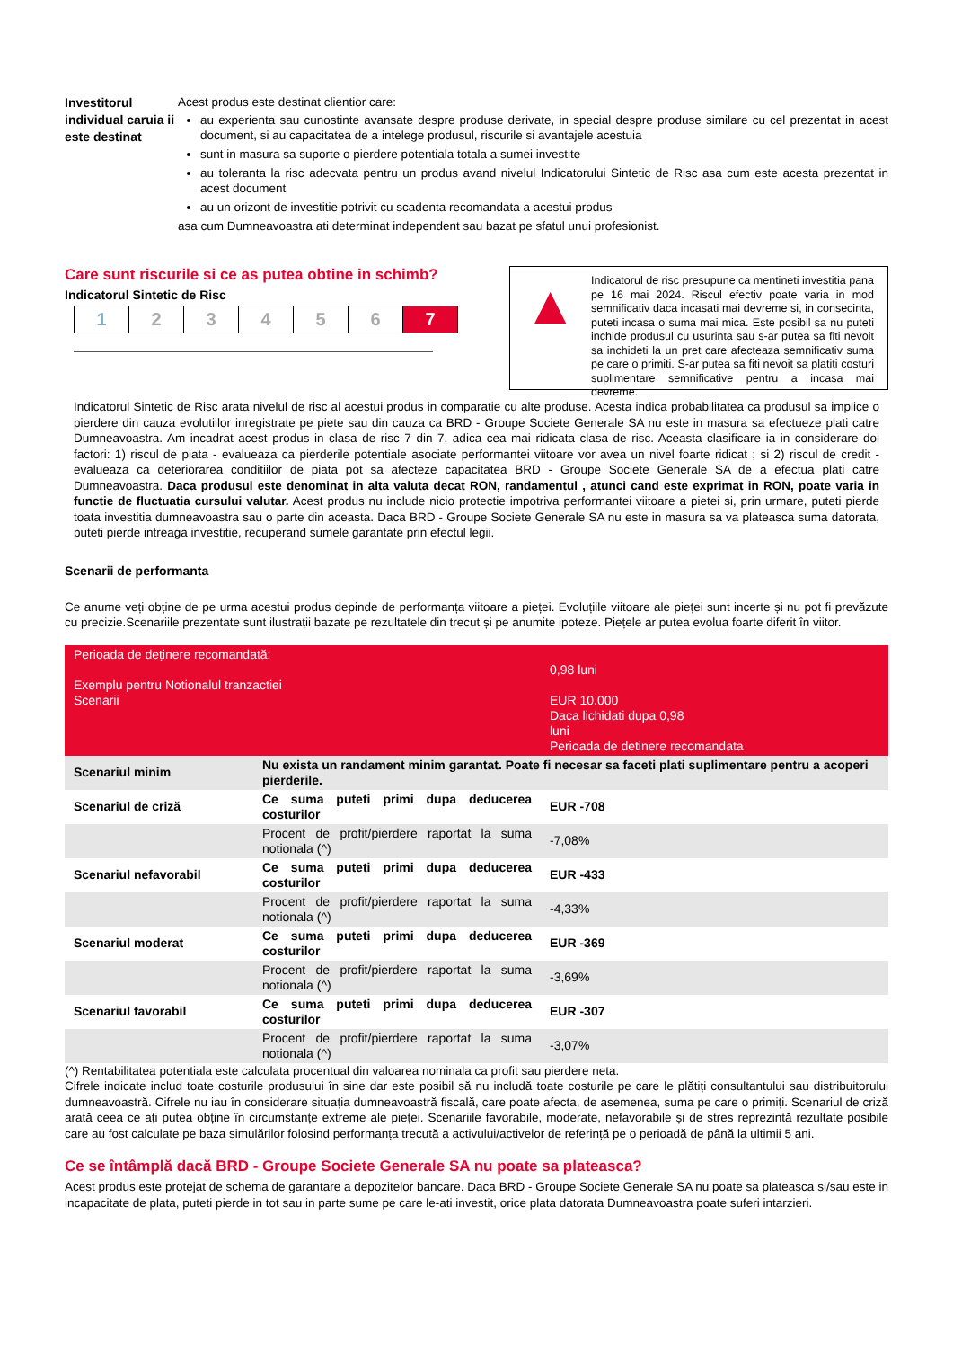Investitorul individual caruia ii este destinat
Acest produs este destinat clientior care:
au experienta sau cunostinte avansate despre produse derivate, in special despre produse similare cu cel prezentat in acest document, si au capacitatea de a intelege produsul, riscurile si avantajele acestuia
sunt in masura sa suporte o pierdere potentiala totala a sumei investite
au toleranta la risc adecvata pentru un produs avand nivelul Indicatorului Sintetic de Risc asa cum este acesta prezentat in acest document
au un orizont de investitie potrivit cu scadenta recomandata a acestui produs
asa cum Dumneavoastra ati determinat independent sau bazat pe sfatul unui profesionist.
Care sunt riscurile si ce as putea obtine in schimb?
Indicatorul Sintetic de Risc
| 1 | 2 | 3 | 4 | 5 | 6 | 7 |
▲
Indicatorul de risc presupune ca mentineti investitia pana pe 16 mai 2024. Riscul efectiv poate varia in mod semnificativ daca incasati mai devreme si, in consecinta, puteti incasa o suma mai mica. Este posibil sa nu puteti inchide produsul cu usurinta sau s-ar putea sa fiti nevoit sa inchideti la un pret care afecteaza semnificativ suma pe care o primiti. S-ar putea sa fiti nevoit sa platiti costuri suplimentare semnificative pentru a incasa mai devreme.
Indicatorul Sintetic de Risc arata nivelul de risc al acestui produs in comparatie cu alte produse. Acesta indica probabilitatea ca produsul sa implice o pierdere din cauza evolutiilor inregistrate pe piete sau din cauza ca BRD - Groupe Societe Generale SA nu este in masura sa efectueze plati catre Dumneavoastra. Am incadrat acest produs in clasa de risc 7 din 7, adica cea mai ridicata clasa de risc. Aceasta clasificare ia in considerare doi factori: 1) riscul de piata - evalueaza ca pierderile potentiale asociate performantei viitoare vor avea un nivel foarte ridicat ; si 2) riscul de credit - evalueaza ca deteriorarea conditiilor de piata pot sa afecteze capacitatea BRD - Groupe Societe Generale SA de a efectua plati catre Dumneavoastra. Daca produsul este denominat in alta valuta decat RON, randamentul , atunci cand este exprimat in RON, poate varia in functie de fluctuatia cursului valutar. Acest produs nu include nicio protectie impotriva performantei viitoare a pietei si, prin urmare, puteti pierde toata investitia dumneavoastra sau o parte din aceasta. Daca BRD - Groupe Societe Generale SA nu este in masura sa va plateasca suma datorata, puteti pierde intreaga investitie, recuperand sumele garantate prin efectul legii.
Scenarii de performanta
Ce anume veți obține de pe urma acestui produs depinde de performanța viitoare a pieței. Evoluțiile viitoare ale pieței sunt incerte și nu pot fi prevăzute cu precizie.Scenariile prezentate sunt ilustrații bazate pe rezultatele din trecut și pe anumite ipoteze. Piețele ar putea evolua foarte diferit în viitor.
| Perioada de deținere recomandată: Exemplu pentru Notionalul tranzactiei Scenarii | | 0,98 luni EUR 10.000 Daca lichidati dupa 0,98 luni Perioada de detinere recomandata |
| Scenariul minim | Nu exista un randament minim garantat. Poate fi necesar sa faceti plati suplimentare pentru a acoperi pierderile. | |
| Scenariul de criză | Ce suma puteti primi dupa deducerea costurilor | EUR -708 |
| | Procent de profit/pierdere raportat la suma notionala (^) | -7,08% |
| Scenariul nefavorabil | Ce suma puteti primi dupa deducerea costurilor | EUR -433 |
| | Procent de profit/pierdere raportat la suma notionala (^) | -4,33% |
| Scenariul moderat | Ce suma puteti primi dupa deducerea costurilor | EUR -369 |
| | Procent de profit/pierdere raportat la suma notionala (^) | -3,69% |
| Scenariul favorabil | Ce suma puteti primi dupa deducerea costurilor | EUR -307 |
| | Procent de profit/pierdere raportat la suma notionala (^) | -3,07% |
(^) Rentabilitatea potentiala este calculata procentual din valoarea nominala ca profit sau pierdere neta.
Cifrele indicate includ toate costurile produsului în sine dar este posibil să nu includă toate costurile pe care le plătiți consultantului sau distribuitorului dumneavoastră. Cifrele nu iau în considerare situația dumneavoastră fiscală, care poate afecta, de asemenea, suma pe care o primiți. Scenariul de criză arată ceea ce ați putea obține în circumstanțe extreme ale pieței. Scenariile favorabile, moderate, nefavorabile și de stres reprezintă rezultate posibile care au fost calculate pe baza simulărilor folosind performanța trecută a activului/activelor de referință pe o perioadă de până la ultimii 5 ani.
Ce se întâmplă dacă BRD - Groupe Societe Generale SA nu poate sa plateasca?
Acest produs este protejat de schema de garantare a depozitelor bancare. Daca BRD - Groupe Societe Generale SA nu poate sa plateasca si/sau este in incapacitate de plata, puteti pierde in tot sau in parte sume pe care le-ati investit, orice plata datorata Dumneavoastra poate suferi intarzieri.